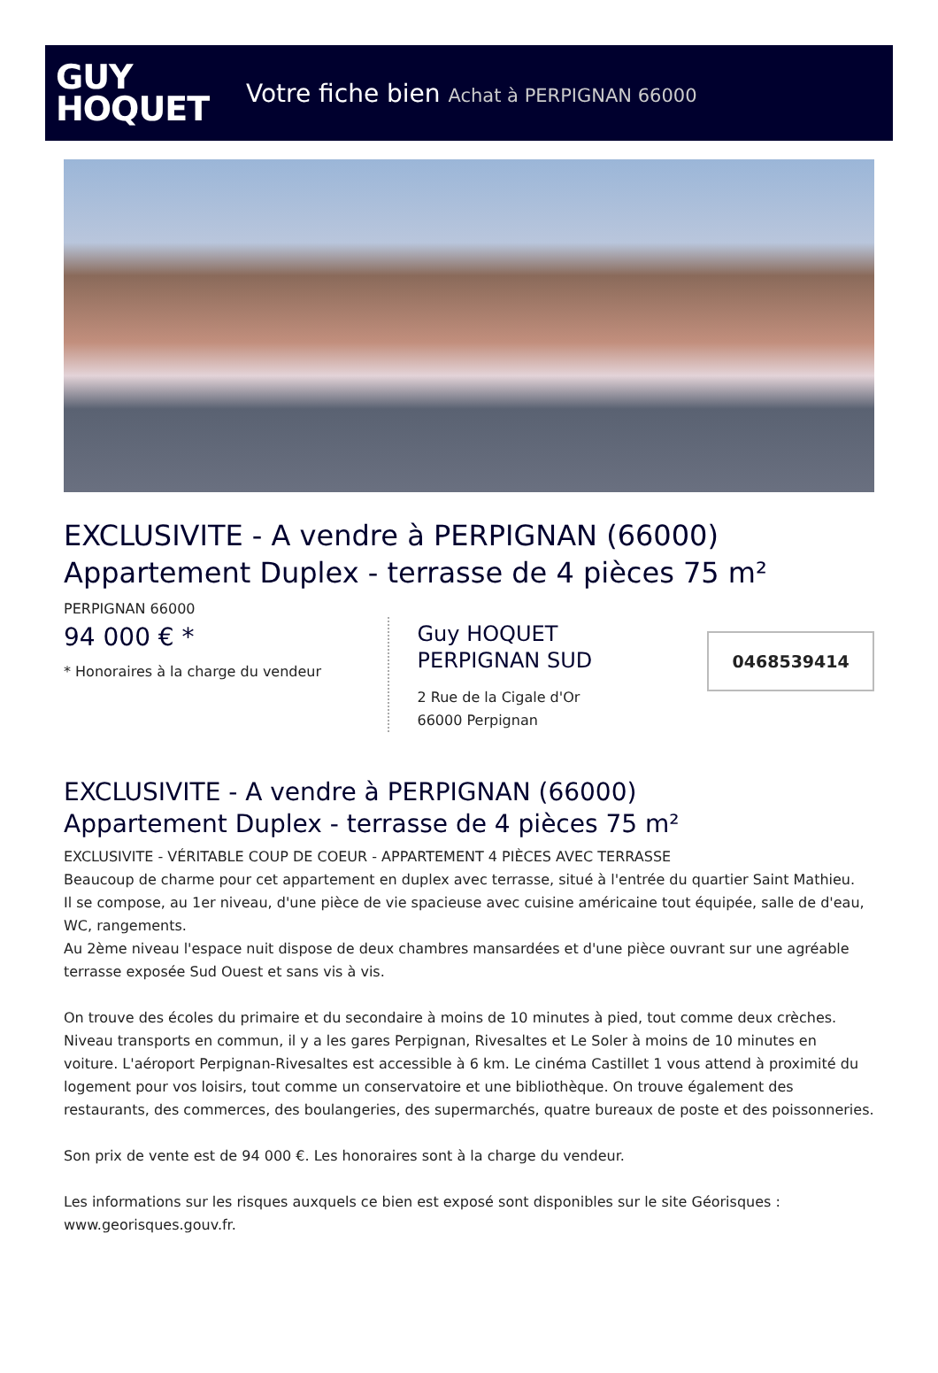GUY
HOQUET
Votre fiche bien Achat à PERPIGNAN 66000
EXCLUSIVITE - A vendre à PERPIGNAN (66000)
Appartement Duplex - terrasse de 4 pièces 75 m²
PERPIGNAN 66000
94 000 € *
* Honoraires à la charge du vendeur
Guy HOQUET
PERPIGNAN SUD
2 Rue de la Cigale d'Or
66000 Perpignan
0468539414
EXCLUSIVITE - A vendre à PERPIGNAN (66000)
Appartement Duplex - terrasse de 4 pièces 75 m²
EXCLUSIVITE - VÉRITABLE COUP DE COEUR - APPARTEMENT 4 PIÈCES AVEC TERRASSE
Beaucoup de charme pour cet appartement en duplex avec terrasse, situé à l'entrée du quartier Saint Mathieu.
Il se compose, au 1er niveau, d'une pièce de vie spacieuse avec cuisine américaine tout équipée, salle de d'eau, WC, rangements.
Au 2ème niveau l'espace nuit dispose de deux chambres mansardées et d'une pièce ouvrant sur une agréable terrasse exposée Sud Ouest et sans vis à vis.
On trouve des écoles du primaire et du secondaire à moins de 10 minutes à pied, tout comme deux crèches. Niveau transports en commun, il y a les gares Perpignan, Rivesaltes et Le Soler à moins de 10 minutes en voiture. L'aéroport Perpignan-Rivesaltes est accessible à 6 km. Le cinéma Castillet 1 vous attend à proximité du logement pour vos loisirs, tout comme un conservatoire et une bibliothèque. On trouve également des restaurants, des commerces, des boulangeries, des supermarchés, quatre bureaux de poste et des poissonneries.
Son prix de vente est de 94 000 €. Les honoraires sont à la charge du vendeur.
Les informations sur les risques auxquels ce bien est exposé sont disponibles sur le site Géorisques : www.georisques.gouv.fr.